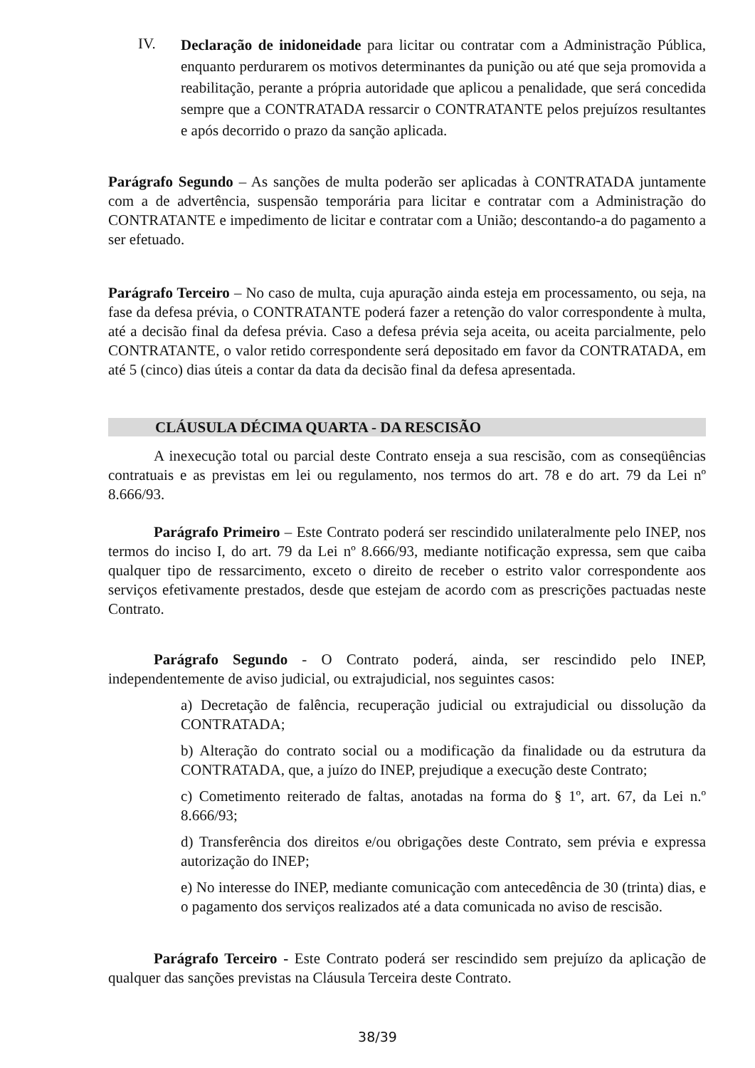IV.
Declaração de inidoneidade para licitar ou contratar com a Administração Pública, enquanto perdurarem os motivos determinantes da punição ou até que seja promovida a reabilitação, perante a própria autoridade que aplicou a penalidade, que será concedida sempre que a CONTRATADA ressarcir o CONTRATANTE pelos prejuízos resultantes e após decorrido o prazo da sanção aplicada.
Parágrafo Segundo – As sanções de multa poderão ser aplicadas à CONTRATADA juntamente com a de advertência, suspensão temporária para licitar e contratar com a Administração do CONTRATANTE e impedimento de licitar e contratar com a União; descontando-a do pagamento a ser efetuado.
Parágrafo Terceiro – No caso de multa, cuja apuração ainda esteja em processamento, ou seja, na fase da defesa prévia, o CONTRATANTE poderá fazer a retenção do valor correspondente à multa, até a decisão final da defesa prévia. Caso a defesa prévia seja aceita, ou aceita parcialmente, pelo CONTRATANTE, o valor retido correspondente será depositado em favor da CONTRATADA, em até 5 (cinco) dias úteis a contar da data da decisão final da defesa apresentada.
CLÁUSULA DÉCIMA QUARTA - DA RESCISÃO
A inexecução total ou parcial deste Contrato enseja a sua rescisão, com as conseqüências contratuais e as previstas em lei ou regulamento, nos termos do art. 78 e do art. 79 da Lei nº 8.666/93.
Parágrafo Primeiro – Este Contrato poderá ser rescindido unilateralmente pelo INEP, nos termos do inciso I, do art. 79 da Lei nº 8.666/93, mediante notificação expressa, sem que caiba qualquer tipo de ressarcimento, exceto o direito de receber o estrito valor correspondente aos serviços efetivamente prestados, desde que estejam de acordo com as prescrições pactuadas neste Contrato.
Parágrafo Segundo - O Contrato poderá, ainda, ser rescindido pelo INEP, independentemente de aviso judicial, ou extrajudicial, nos seguintes casos:
a) Decretação de falência, recuperação judicial ou extrajudicial ou dissolução da CONTRATADA;
b) Alteração do contrato social ou a modificação da finalidade ou da estrutura da CONTRATADA, que, a juízo do INEP, prejudique a execução deste Contrato;
c) Cometimento reiterado de faltas, anotadas na forma do § 1º, art. 67, da Lei n.º 8.666/93;
d) Transferência dos direitos e/ou obrigações deste Contrato, sem prévia e expressa autorização do INEP;
e) No interesse do INEP, mediante comunicação com antecedência de 30 (trinta) dias, e o pagamento dos serviços realizados até a data comunicada no aviso de rescisão.
Parágrafo Terceiro - Este Contrato poderá ser rescindido sem prejuízo da aplicação de qualquer das sanções previstas na Cláusula Terceira deste Contrato.
38/39